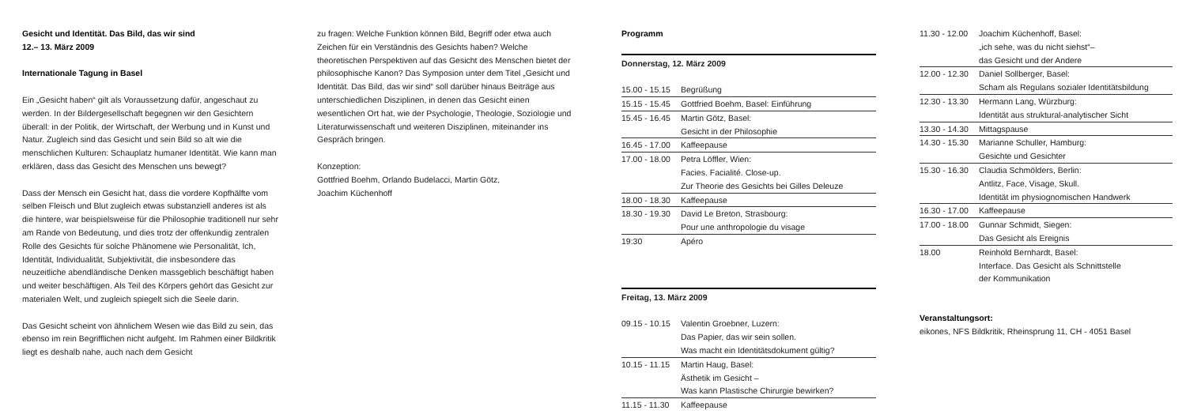Gesicht und Identität. Das Bild, das wir sind
12.– 13. März 2009
Internationale Tagung in Basel
Ein „Gesicht haben“ gilt als Voraussetzung dafür, angeschaut zu werden. In der Bildergesellschaft begegnen wir den Gesichtern überall: in der Politik, der Wirtschaft, der Werbung und in Kunst und Natur. Zugleich sind das Gesicht und sein Bild so alt wie die menschlichen Kulturen: Schauplatz humaner Identität. Wie kann man erklären, dass das Gesicht des Menschen uns bewegt?
Dass der Mensch ein Gesicht hat, dass die vordere Kopfhälfte vom selben Fleisch und Blut zugleich etwas substanziell anderes ist als die hintere, war beispielsweise für die Philosophie traditionell nur sehr am Rande von Bedeutung, und dies trotz der offenkundig zentralen Rolle des Gesichts für solche Phänomene wie Personalität, Ich, Identität, Individualität, Subjektivität, die insbesondere das neuzeitliche abendländische Denken massgeblich beschäftigt haben und weiter beschäftigen. Als Teil des Körpers gehört das Gesicht zur materialen Welt, und zugleich spiegelt sich die Seele darin.
Das Gesicht scheint von ähnlichem Wesen wie das Bild zu sein, das ebenso im rein Begrifflichen nicht aufgeht. Im Rahmen einer Bildkritik liegt es deshalb nahe, auch nach dem Gesicht
zu fragen: Welche Funktion können Bild, Begriff oder etwa auch Zeichen für ein Verständnis des Gesichts haben? Welche theoretischen Perspektiven auf das Gesicht des Menschen bietet der philosophische Kanon? Das Symposion unter dem Titel „Gesicht und Identität. Das Bild, das wir sind“ soll darüber hinaus Beiträge aus unterschiedlichen Disziplinen, in denen das Gesicht einen wesentlichen Ort hat, wie der Psychologie, Theologie, Soziologie und Literaturwissenschaft und weiteren Disziplinen, miteinander ins Gespräch bringen.
Konzeption:
Gottfried Boehm, Orlando Budelacci, Martin Götz,
Joachim Küchenhoff
Programm
Donnerstag, 12. März 2009
| 15.00 - 15.15 | Begrüßung |
| 15.15 - 15.45 | Gottfried Boehm, Basel: Einführung |
| 15.45 - 16.45 | Martin Götz, Basel: Gesicht in der Philosophie |
| 16.45 - 17.00 | Kaffeepause |
| 17.00 - 18.00 | Petra Löffler, Wien: Facies. Facialité. Close-up. Zur Theorie des Gesichts bei Gilles Deleuze |
| 18.00 - 18.30 | Kaffeepause |
| 18.30 - 19.30 | David Le Breton, Strasbourg: Pour une anthropologie du visage |
| 19:30 | Apéro |
Freitag, 13. März 2009
| 09.15 - 10.15 | Valentin Groebner, Luzern: Das Papier, das wir sein sollen. Was macht ein Identitätsdokument gültig? |
| 10.15 - 11.15 | Martin Haug, Basel: Ästhetik im Gesicht – Was kann Plastische Chirurgie bewirken? |
| 11.15 - 11.30 | Kaffeepause |
| 11.30 - 12.00 | Joachim Küchenhoff, Basel: „ich sehe, was du nicht siehst“– das Gesicht und der Andere |
| 12.00 - 12.30 | Daniel Sollberger, Basel: Scham als Regulans sozialer Identitätsbildung |
| 12.30 - 13.30 | Hermann Lang, Würzburg: Identität aus struktural-analytischer Sicht |
| 13.30 - 14.30 | Mittagspause |
| 14.30 - 15.30 | Marianne Schuller, Hamburg: Gesichte und Gesichter |
| 15.30 - 16.30 | Claudia Schmölders, Berlin: Antlitz, Face, Visage, Skull. Identität im physiognomischen Handwerk |
| 16.30 - 17.00 | Kaffeepause |
| 17.00 - 18.00 | Gunnar Schmidt, Siegen: Das Gesicht als Ereignis |
| 18.00 | Reinhold Bernhardt, Basel: Interface. Das Gesicht als Schnittstelle der Kommunikation |
Veranstaltungsort:
eikones, NFS Bildkritik, Rheinsprung 11, CH - 4051 Basel